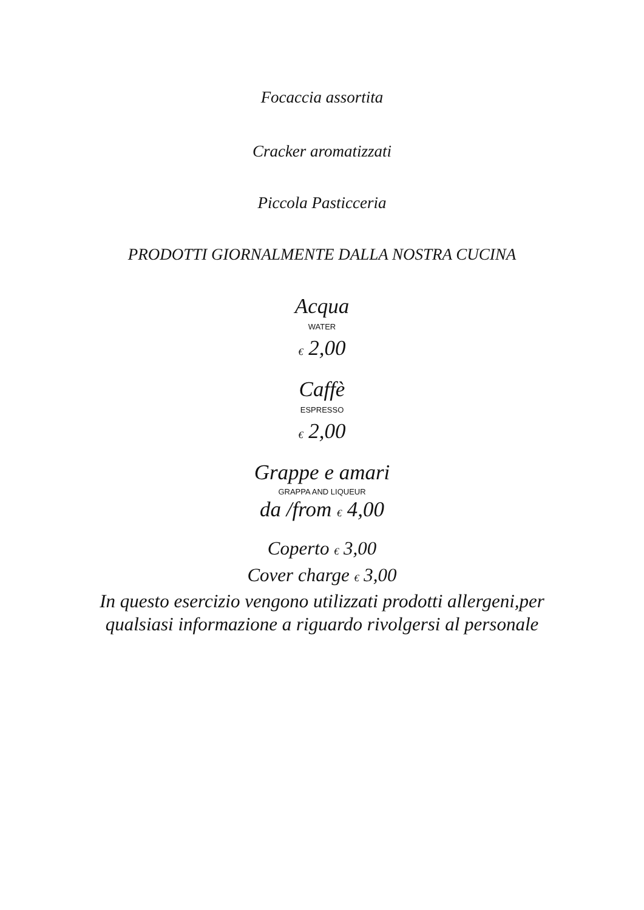Focaccia assortita
Cracker aromatizzati
Piccola Pasticceria
PRODOTTI GIORNALMENTE DALLA NOSTRA CUCINA
Acqua
WATER
€ 2,00
Caffè
ESPRESSO
€ 2,00
Grappe e amari
GRAPPA AND LIQUEUR
da /from € 4,00
Coperto € 3,00
Cover charge € 3,00
In questo esercizio vengono utilizzati prodotti allergeni,per
qualsiasi informazione a riguardo rivolgersi al personale